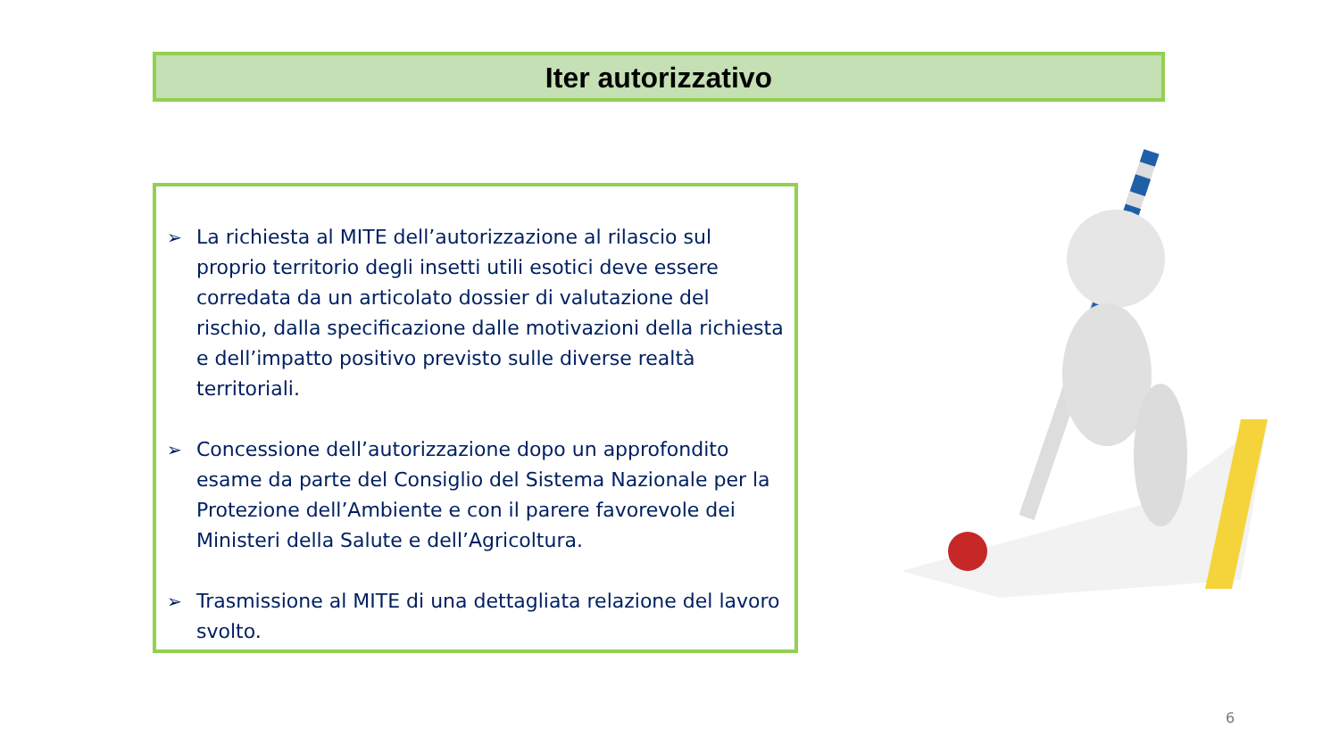Iter autorizzativo
➢ La richiesta al MITE dell’autorizzazione al rilascio sul proprio territorio degli insetti utili esotici deve essere corredata da un articolato dossier di valutazione del rischio, dalla specificazione dalle motivazioni della richiesta e dell’impatto positivo previsto sulle diverse realtà territoriali.
➢ Concessione dell’autorizzazione dopo un approfondito esame da parte del Consiglio del Sistema Nazionale per la Protezione dell’Ambiente e con il parere favorevole dei Ministeri della Salute e dell’Agricoltura.
➢ Trasmissione al MITE di una dettagliata relazione del lavoro svolto.
6